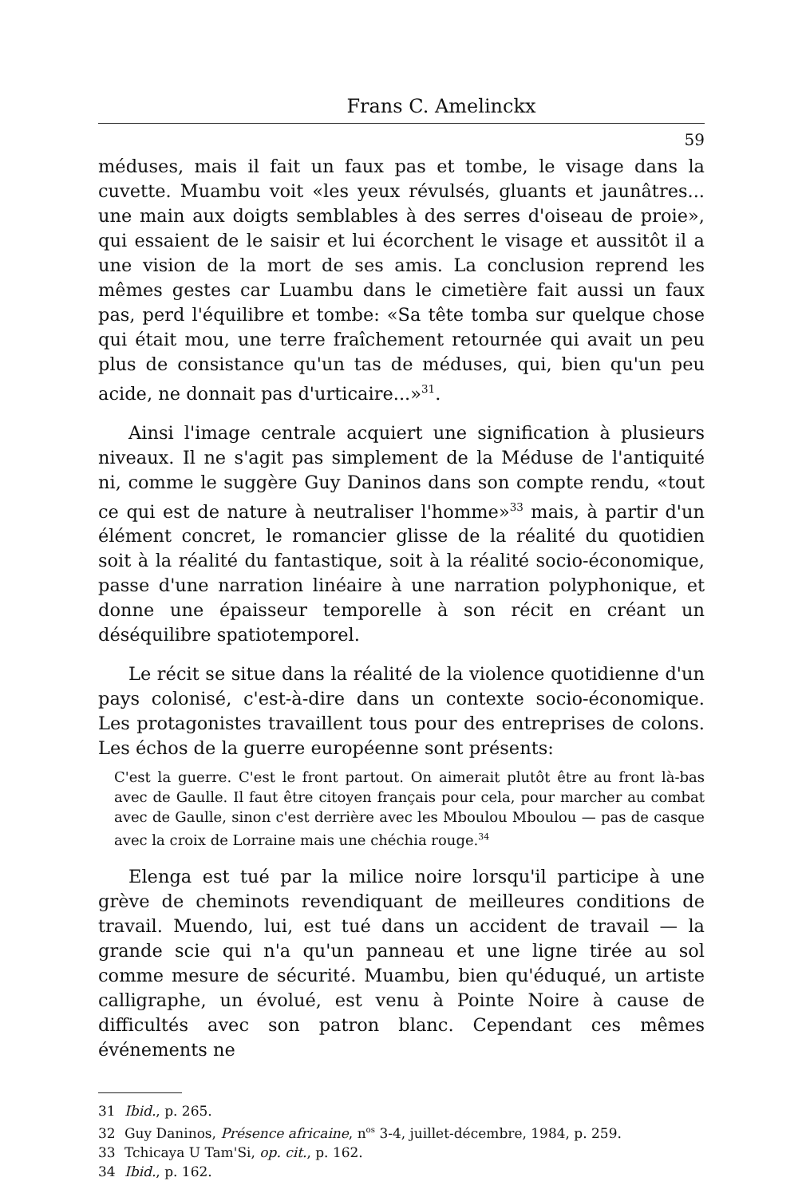Frans C. Amelinckx
59
méduses, mais il fait un faux pas et tombe, le visage dans la cuvette. Muambu voit «les yeux révulsés, gluants et jaunâtres... une main aux doigts semblables à des serres d'oiseau de proie», qui essaient de le saisir et lui écorchent le visage et aussitôt il a une vision de la mort de ses amis. La conclusion reprend les mêmes gestes car Luambu dans le cimetière fait aussi un faux pas, perd l'équilibre et tombe: «Sa tête tomba sur quelque chose qui était mou, une terre fraîchement retournée qui avait un peu plus de consistance qu'un tas de méduses, qui, bien qu'un peu acide, ne donnait pas d'urticaire...»<sup>31</sup>.
Ainsi l'image centrale acquiert une signification à plusieurs niveaux. Il ne s'agit pas simplement de la Méduse de l'antiquité ni, comme le suggère Guy Daninos dans son compte rendu, «tout ce qui est de nature à neutraliser l'homme»<sup>33</sup> mais, à partir d'un élément concret, le romancier glisse de la réalité du quotidien soit à la réalité du fantastique, soit à la réalité socio-économique, passe d'une narration linéaire à une narration polyphonique, et donne une épaisseur temporelle à son récit en créant un déséquilibre spatiotemporel.
Le récit se situe dans la réalité de la violence quotidienne d'un pays colonisé, c'est-à-dire dans un contexte socio-économique. Les protagonistes travaillent tous pour des entreprises de colons. Les échos de la guerre européenne sont présents:
C'est la guerre. C'est le front partout. On aimerait plutôt être au front là-bas avec de Gaulle. Il faut être citoyen français pour cela, pour marcher au combat avec de Gaulle, sinon c'est derrière avec les Mboulou Mboulou — pas de casque avec la croix de Lorraine mais une chéchia rouge.<sup>34</sup>
Elenga est tué par la milice noire lorsqu'il participe à une grève de cheminots revendiquant de meilleures conditions de travail. Muendo, lui, est tué dans un accident de travail — la grande scie qui n'a qu'un panneau et une ligne tirée au sol comme mesure de sécurité. Muambu, bien qu'éduqué, un artiste calligraphe, un évolué, est venu à Pointe Noire à cause de difficultés avec son patron blanc. Cependant ces mêmes événements ne
31 Ibid., p. 265.
32 Guy Daninos, Présence africaine, n<sup>os</sup> 3-4, juillet-décembre, 1984, p. 259.
33 Tchicaya U Tam'Si, op. cit., p. 162.
34 Ibid., p. 162.